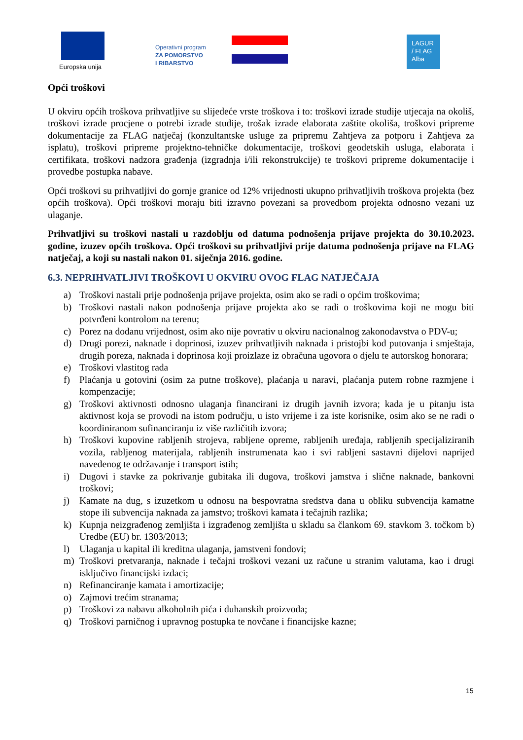Europska unija
Operativni program
ZA POMORSTVO
I RIBARSTVO
LAGUR
/ FLAG
Alba
Opći troškovi
U okviru općih troškova prihvatljive su slijedeće vrste troškova i to: troškovi izrade studije utjecaja na okoliš, troškovi izrade procjene o potrebi izrade studije, trošak izrade elaborata zaštite okoliša, troškovi pripreme dokumentacije za FLAG natječaj (konzultantske usluge za pripremu Zahtjeva za potporu i Zahtjeva za isplatu), troškovi pripreme projektno-tehničke dokumentacije, troškovi geodetskih usluga, elaborata i certifikata, troškovi nadzora građenja (izgradnja i/ili rekonstrukcije) te troškovi pripreme dokumentacije i provedbe postupka nabave.
Opći troškovi su prihvatljivi do gornje granice od 12% vrijednosti ukupno prihvatljivih troškova projekta (bez općih troškova). Opći troškovi moraju biti izravno povezani sa provedbom projekta odnosno vezani uz ulaganje.
Prihvatljivi su troškovi nastali u razdoblju od datuma podnošenja prijave projekta do 30.10.2023. godine, izuzev općih troškova. Opći troškovi su prihvatljivi prije datuma podnošenja prijave na FLAG natječaj, a koji su nastali nakon 01. siječnja 2016. godine.
6.3. NEPRIHVATLJIVI TROŠKOVI U OKVIRU OVOG FLAG NATJEČAJA
a) Troškovi nastali prije podnošenja prijave projekta, osim ako se radi o općim troškovima;
b) Troškovi nastali nakon podnošenja prijave projekta ako se radi o troškovima koji ne mogu biti potvrđeni kontrolom na terenu;
c) Porez na dodanu vrijednost, osim ako nije povrativ u okviru nacionalnog zakonodavstva o PDV-u;
d) Drugi porezi, naknade i doprinosi, izuzev prihvatljivih naknada i pristojbi kod putovanja i smještaja, drugih poreza, naknada i doprinosa koji proizlaze iz obračuna ugovora o djelu te autorskog honorara;
e) Troškovi vlastitog rada
f) Plaćanja u gotovini (osim za putne troškove), plaćanja u naravi, plaćanja putem robne razmjene i kompenzacije;
g) Troškovi aktivnosti odnosno ulaganja financirani iz drugih javnih izvora; kada je u pitanju ista aktivnost koja se provodi na istom području, u isto vrijeme i za iste korisnike, osim ako se ne radi o koordiniranom sufinanciranju iz više različitih izvora;
h) Troškovi kupovine rabljenih strojeva, rabljene opreme, rabljenih uređaja, rabljenih specijaliziranih vozila, rabljenog materijala, rabljenih instrumenata kao i svi rabljeni sastavni dijelovi naprijed navedenog te održavanje i transport istih;
i) Dugovi i stavke za pokrivanje gubitaka ili dugova, troškovi jamstva i slične naknade, bankovni troškovi;
j) Kamate na dug, s izuzetkom u odnosu na bespovratna sredstva dana u obliku subvencija kamatne stope ili subvencija naknada za jamstvo; troškovi kamata i tečajnih razlika;
k) Kupnja neizgrađenog zemljišta i izgrađenog zemljišta u skladu sa člankom 69. stavkom 3. točkom b) Uredbe (EU) br. 1303/2013;
l) Ulaganja u kapital ili kreditna ulaganja, jamstveni fondovi;
m) Troškovi pretvaranja, naknade i tečajni troškovi vezani uz račune u stranim valutama, kao i drugi isključivo financijski izdaci;
n) Refinanciranje kamata i amortizacije;
o) Zajmovi trećim stranama;
p) Troškovi za nabavu alkoholnih pića i duhanskih proizvoda;
q) Troškovi parničnog i upravnog postupka te novčane i financijske kazne;
15